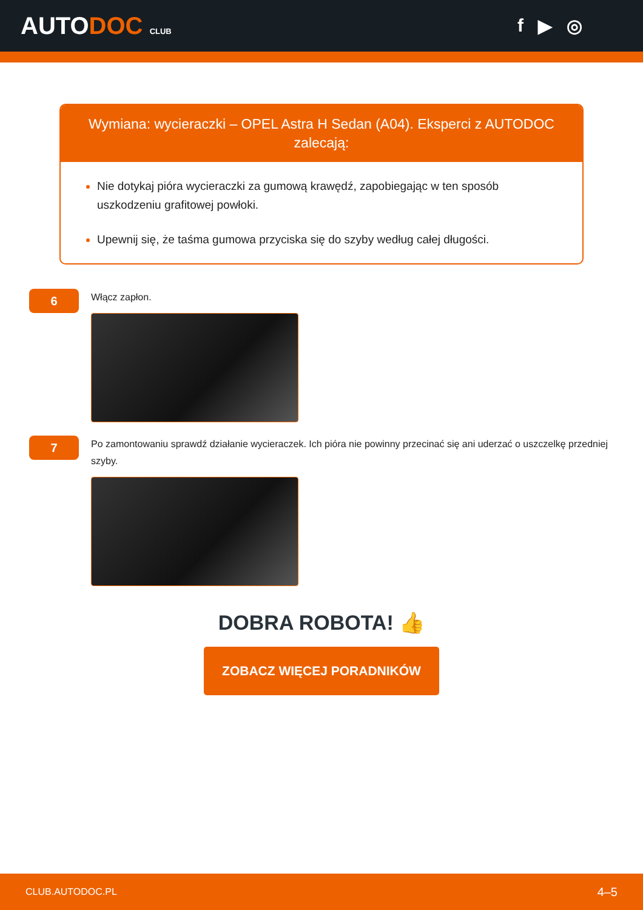AUTODOC CLUB
f ▶ ◎
Wymiana: wycieraczki – OPEL Astra H Sedan (A04). Eksperci z AUTODOC zalecają:
Nie dotykaj pióra wycieraczki za gumową krawędź, zapobiegając w ten sposób uszkodzeniu grafitowej powłoki.
Upewnij się, że taśma gumowa przyciska się do szyby według całej długości.
6
Włącz zapłon.
7
Po zamontowaniu sprawdź działanie wycieraczek. Ich pióra nie powinny przecinać się ani uderzać o uszczelkę przedniej szyby.
DOBRA ROBOTA! 👍
ZOBACZ WIĘCEJ PORADNIKÓW
CLUB.AUTODOC.PL 4–5